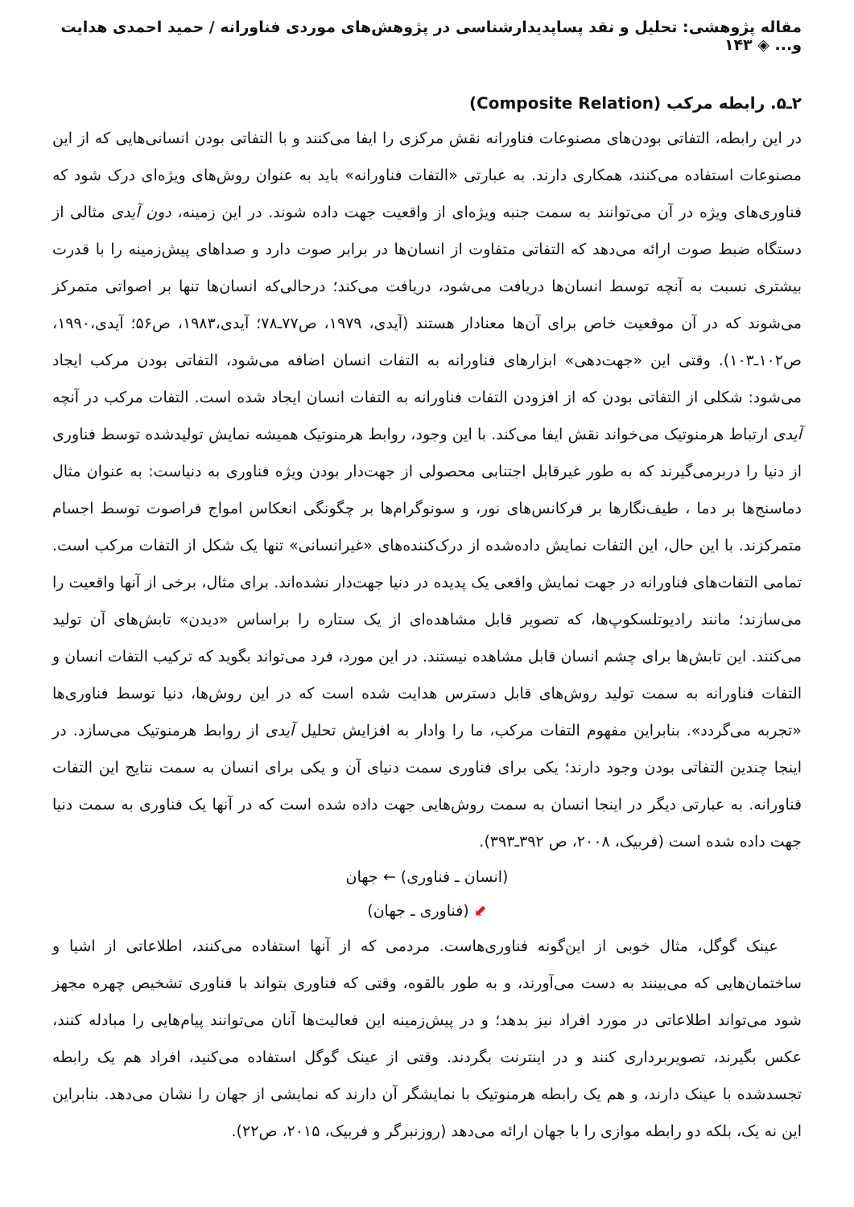مقاله پژوهشی: تحلیل و نقد پساپدیدارشناسی در پژوهش‌های موردی فناورانه / حمید احمدی هدایت و... ◈ ۱۴۳
۲ـ۵. رابطه مرکب (Composite Relation)
در این رابطه، التفاتی بودن‌های مصنوعات فناورانه نقش مرکزی را ایفا می‌کنند و با التفاتی بودن انسانی‌هایی که از این مصنوعات استفاده می‌کنند، همکاری دارند. به عبارتی «التفات فناورانه» باید به عنوان روش‌های ویژه‌ای درک شود که فناوری‌های ویژه در آن می‌توانند به سمت جنبه ویژه‌ای از واقعیت جهت داده شوند. در این زمینه، دون آیدی مثالی از دستگاه ضبط صوت ارائه می‌دهد که التفاتی متفاوت از انسان‌ها در برابر صوت دارد و صداهای پیش‌زمینه را با قدرت بیشتری نسبت به آنچه توسط انسان‌ها دریافت می‌شود، دریافت می‌کند؛ درحالی‌که انسان‌ها تنها بر اصواتی متمرکز می‌شوند که در آن موقعیت خاص برای آن‌ها معنادار هستند (آیدی، ۱۹۷۹، ص۷۷ـ۷۸؛ آیدی،۱۹۸۳، ص۵۶؛ آیدی،۱۹۹۰، ص۱۰۲ـ۱۰۳). وقتی این «جهت‌دهی» ابزارهای فناورانه به التفات انسان اضافه می‌شود، التفاتی بودن مرکب ایجاد می‌شود: شکلی از التفاتی بودن که از افزودن التفات فناورانه به التفات انسان ایجاد شده است. التفات مرکب در آنچه آیدی ارتباط هرمنوتیک می‌خواند نقش ایفا می‌کند. با این وجود، روابط هرمنوتیک همیشه نمایش تولیدشده توسط فناوری از دنیا را دربرمی‌گیرند که به طور غیرقابل اجتنابی محصولی از جهت‌دار بودن ویژه فناوری به دنیاست: به عنوان مثال دماسنج‌ها بر دما ، طیف‌نگارها بر فرکانس‌های نور، و سونوگرام‌ها بر چگونگی انعکاس امواج فراصوت توسط اجسام متمرکزند. با این حال، این التفات نمایش داده‌شده از درک‌کننده‌های «غیرانسانی» تنها یک شکل از التفات مرکب است. تمامی التفات‌های فناورانه در جهت نمایش واقعی یک پدیده در دنیا جهت‌دار نشده‌اند. برای مثال، برخی از آنها واقعیت را می‌سازند؛ مانند رادیوتلسکوپ‌ها، که تصویر قابل مشاهده‌ای از یک ستاره را براساس «دیدن» تابش‌های آن تولید می‌کنند. این تابش‌ها برای چشم انسان قابل مشاهده نیستند. در این مورد، فرد می‌تواند بگوید که ترکیب التفات انسان و التفات فناورانه به سمت تولید روش‌های قابل دسترس هدایت شده است که در این روش‌ها، دنیا توسط فناوری‌ها «تجربه می‌گردد». بنابراین مفهوم التفات مرکب، ما را وادار به افزایش تحلیل آیدی از روابط هرمنوتیک می‌سازد. در اینجا چندین التفاتی بودن وجود دارند؛ یکی برای فناوری سمت دنیای آن و یکی برای انسان به سمت نتایج این التفات فناورانه. به عبارتی دیگر در اینجا انسان به سمت روش‌هایی جهت داده شده است که در آنها یک فناوری به سمت دنیا جهت داده شده است (فربیک، ۲۰۰۸، ص ۳۹۲ـ۳۹۳).
(انسان ـ فناوری) ← جهان
⬋ (فناوری ـ جهان)
عینک گوگل، مثال خوبی از این‌گونه فناوری‌هاست. مردمی که از آنها استفاده می‌کنند، اطلاعاتی از اشیا و ساختمان‌هایی که می‌بینند به دست می‌آورند، و به طور بالقوه، وقتی که فناوری بتواند با فناوری تشخیص چهره مجهز شود می‌تواند اطلاعاتی در مورد افراد نیز بدهد؛ و در پیش‌زمینه این فعالیت‌ها آنان می‌توانند پیام‌هایی را مبادله کنند، عکس بگیرند، تصویربرداری کنند و در اینترنت بگردند. وقتی از عینک گوگل استفاده می‌کنید، افراد هم یک رابطه تجسدشده با عینک دارند، و هم یک رابطه هرمنوتیک با نمایشگر آن دارند که نمایشی از جهان را نشان می‌دهد. بنابراین این نه یک، بلکه دو رابطه موازی را با جهان ارائه می‌دهد (روزنبرگر و فربیک، ۲۰۱۵، ص۲۲).